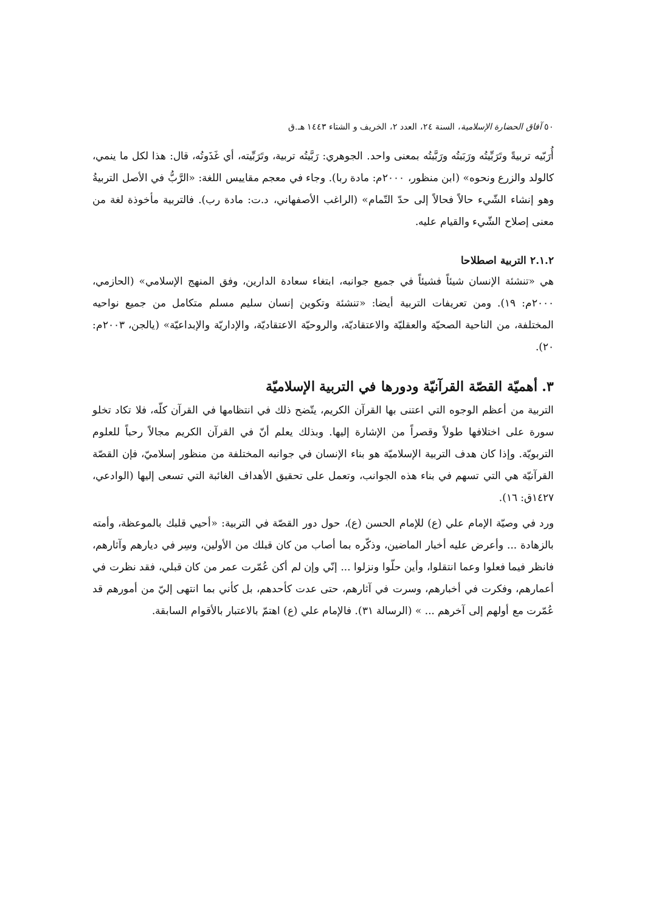٥٠ آفاق الحضارة الإسلامية، السنة ٢٤، العدد ٢، الخريف و الشتاء ١٤٤٣ هـ.ق
أُرَبّيه تربيةً وتَرَبِّيتُه ورَبَبتُه ورَبَّبتُه بمعنى واحد. الجوهري: رَبَّيتُه تربية، وتَرَبِّيته، أي غَذَوتُه، قال: هذا لكل ما ينمي، كالولد والزرع ونحوه» (ابن منظور، ٢٠٠٠م: مادة ربا). وجاء في معجم مقاييس اللغة: «الرَّبُّ في الأصل التربيةُ وهو إنشاء الشّيء حالاً فحالاً إلى حدّ التّمام» (الراغب الأصفهاني، د.ت: مادة رب). فالتربية مأخوذة لغة من معنى إصلاح الشّيء والقيام عليه.
٢.١.٢ التربية اصطلاحا
هي «تنشئة الإنسان شيئاً فشيئاً في جميع جوانبه، ابتغاء سعادة الدارين، وفق المنهج الإسلامي» (الحازمي، ٢٠٠٠م: ١٩). ومن تعريفات التربية أيضا: «تنشئة وتكوين إنسان سليم مسلم متكامل من جميع نواحيه المختلفة، من الناحية الصحيّة والعقليّة والاعتقاديّة، والروحيّة الاعتقاديّة، والإداريّة والإبداعيّة» (يالجن، ٢٠٠٣م: ٢٠).
٣. أهميّة القصّة القرآنيّة ودورها في التربية الإسلاميّة
التربية من أعظم الوجوه التي اعتنى بها القرآن الكريم، يتّضح ذلك في انتظامها في القرآن كلّه، فلا تكاد تخلو سورة على اختلافها طولاً وقصراً من الإشارة إليها. وبذلك يعلم أنّ في القرآن الكريم مجالاً رحباً للعلوم التربويّة. وإذا كان هدف التربية الإسلاميّة هو بناء الإنسان في جوانبه المختلفة من منظور إسلاميّ، فإن القصّة القرآنيّة هي التي تسهم في بناء هذه الجوانب، وتعمل على تحقيق الأهداف الغائبة التي تسعى إليها (الوادعي، ١٤٢٧ق: ١٦).
ورد في وصيّة الإمام علي (ع) للإمام الحسن (ع)، حول دور القصّة في التربية: «أحيي قلبك بالموعظة، وأمته بالزهادة ... وأعرض عليه أخبار الماضين، وذكّره بما أصاب من كان قبلك من الأولين، وسِر في ديارهم وآثارهم، فانظر فيما فعلوا وعما انتقلوا، وأين حلّوا ونزلوا ... إنّي وإن لم أكن عُمّرت عمر من كان قبلي، فقد نظرت في أعمارهم، وفكرت في أخبارهم، وسرت في آثارهم، حتى عدت كأحدهم، بل كأني بما انتهى إليّ من أمورهم قد عُمّرت مع أولهم إلى آخرهم ... » (الرسالة ٣١). فالإمام علي (ع) اهتمّ بالاعتبار بالأقوام السابقة.